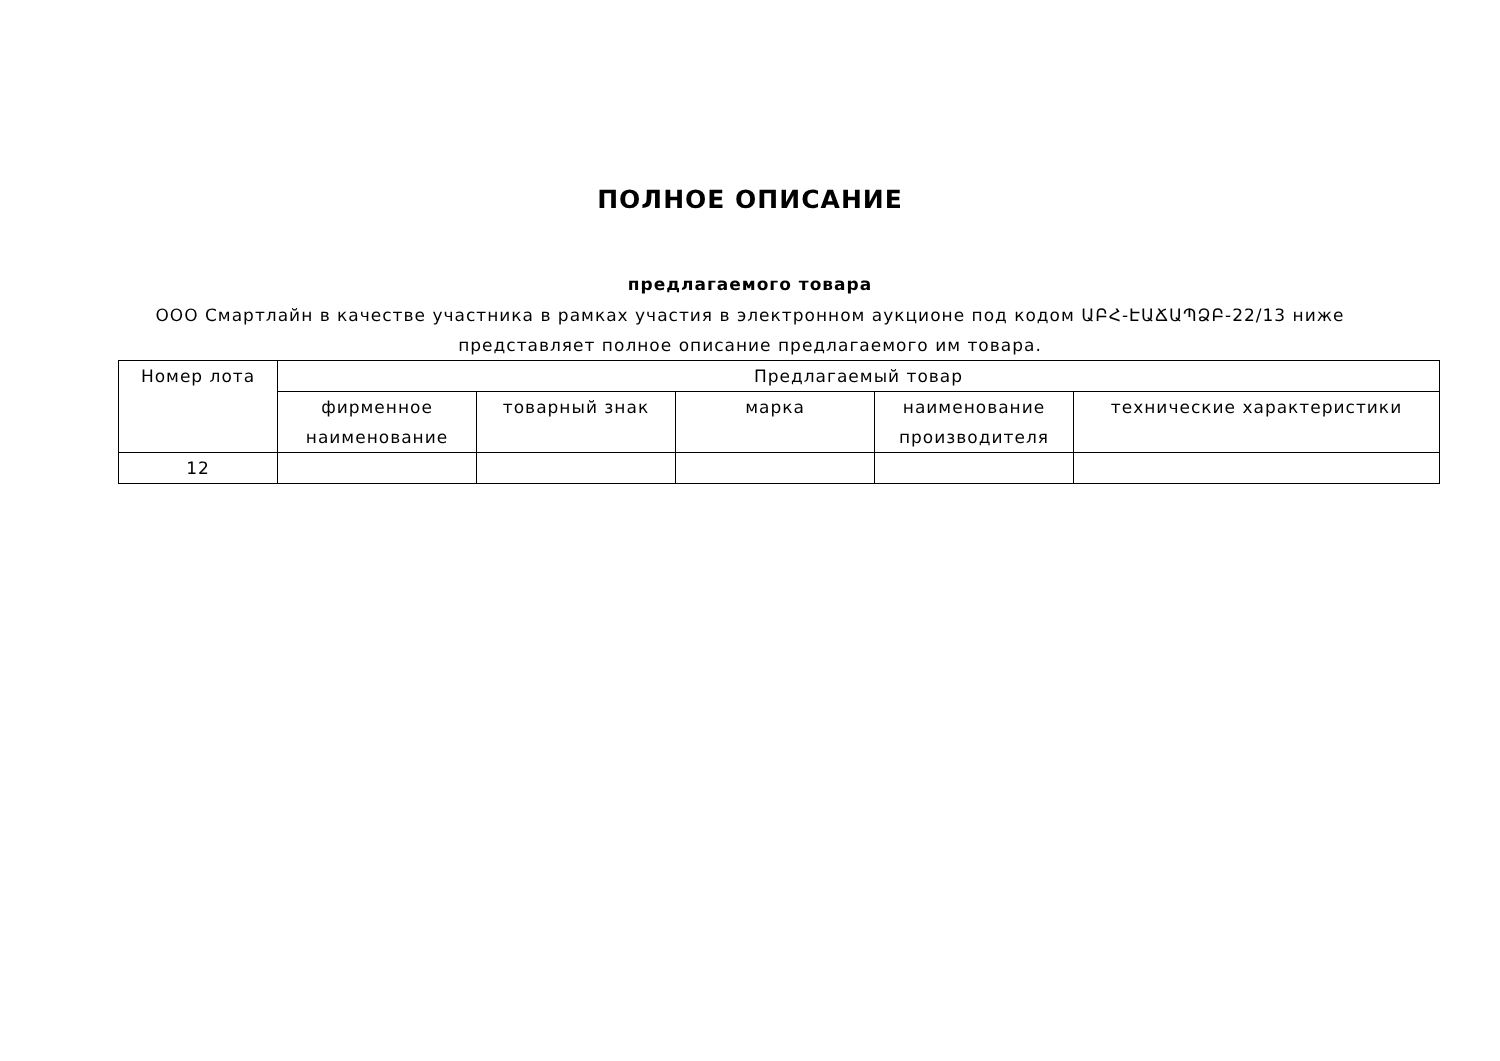ПОЛНОЕ ОПИСАНИЕ
предлагаемого товара
ООО Смартлайн в качестве участника в рамках участия в электронном аукционе под кодом ԱԲՀ-ԷԱՃԱՊՁԲ-22/13 ниже представляет полное описание предлагаемого им товара.
| Номер лота | Предлагаемый товар | | | | |
| --- | --- | --- | --- | --- | --- |
| | фирменное наименование | товарный знак | марка | наименование производителя | технические характеристики |
| 12 | | | | | |